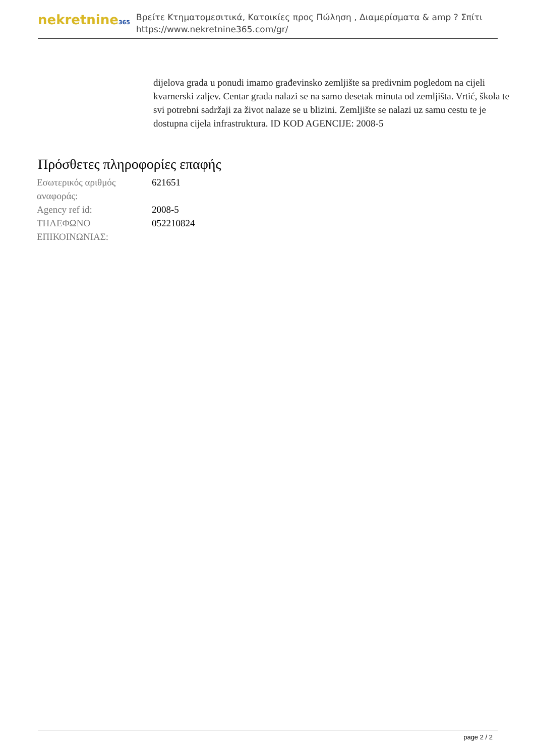nekretnine365
Βρείτε Κτηματομεσιτικά, Κατοικίες προς Πώληση , Διαμερίσματα & amp ? Σπίτι
https://www.nekretnine365.com/gr/
dijelova grada u ponudi imamo građevinsko zemljište sa predivnim pogledom na cijeli kvarnerski zaljev. Centar grada nalazi se na samo desetak minuta od zemljišta. Vrtić, škola te svi potrebni sadržaji za život nalaze se u blizini. Zemljište se nalazi uz samu cestu te je dostupna cijela infrastruktura. ID KOD AGENCIJE: 2008-5
Πρόσθετες πληροφορίες επαφής
| Εσωτερικός αριθμός αναφοράς: | 621651 |
| Agency ref id: | 2008-5 |
| ΤΗΛΕΦΩΝΟ ΕΠΙΚΟΙΝΩΝΙΑΣ: | 052210824 |
page 2 / 2